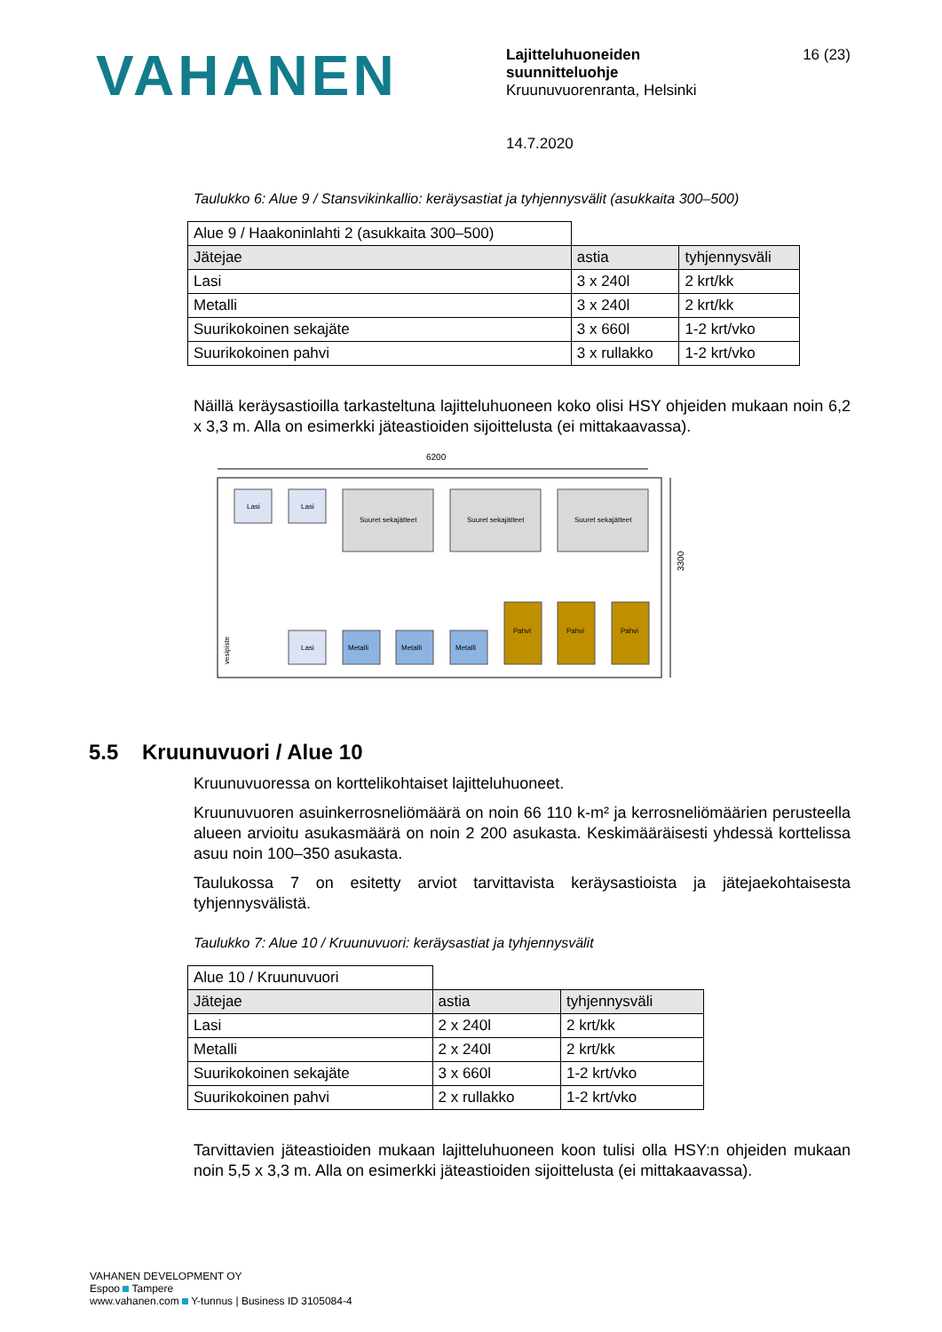VAHANEN
Lajitteluhuoneiden
suunnitteluohje
Kruunuvuorenranta, Helsinki
14.7.2020
16 (23)
Taulukko 6: Alue 9 / Stansvikinkallio: keräysastiat ja tyhjennysvälit (asukkaita 300–500)
| Alue 9 / Haakoninlahti 2 (asukkaita 300–500) | | |
| Jätejae | astia | tyhjennysväli |
| Lasi | 3 x 240l | 2 krt/kk |
| Metalli | 3 x 240l | 2 krt/kk |
| Suurikokoinen sekajäte | 3 x 660l | 1-2 krt/vko |
| Suurikokoinen pahvi | 3 x rullakko | 1-2 krt/vko |
Näillä keräysastioilla tarkasteltuna lajitteluhuoneen koko olisi HSY ohjeiden mukaan noin 6,2 x 3,3 m. Alla on esimerkki jäteastioiden sijoittelusta (ei mittakaavassa).
6200
3300
Lasi
Lasi
Suuret sekajätteet
Suuret sekajätteet
Suuret sekajätteet
Lasi
Metalli
Metalli
Metalli
Pahvi
Pahvi
Pahvi
vesipiste
5.5 Kruunuvuori / Alue 10
Kruunuvuoressa on korttelikohtaiset lajitteluhuoneet.
Kruunuvuoren asuinkerrosneliömäärä on noin 66 110 k-m² ja kerrosneliömäärien perusteella alueen arvioitu asukasmäärä on noin 2 200 asukasta. Keskimääräisesti yhdessä korttelissa asuu noin 100–350 asukasta.
Taulukossa 7 on esitetty arviot tarvittavista keräysastioista ja jätejaekohtaisesta tyhjennysvälistä.
Taulukko 7: Alue 10 / Kruunuvuori: keräysastiat ja tyhjennysvälit
| Alue 10 / Kruunuvuori | | |
| Jätejae | astia | tyhjennysväli |
| Lasi | 2 x 240l | 2 krt/kk |
| Metalli | 2 x 240l | 2 krt/kk |
| Suurikokoinen sekajäte | 3 x 660l | 1-2 krt/vko |
| Suurikokoinen pahvi | 2 x rullakko | 1-2 krt/vko |
Tarvittavien jäteastioiden mukaan lajitteluhuoneen koon tulisi olla HSY:n ohjeiden mukaan noin 5,5 x 3,3 m. Alla on esimerkki jäteastioiden sijoittelusta (ei mittakaavassa).
VAHANEN DEVELOPMENT OY
Espoo Tampere
www.vahanen.com Y-tunnus | Business ID 3105084-4